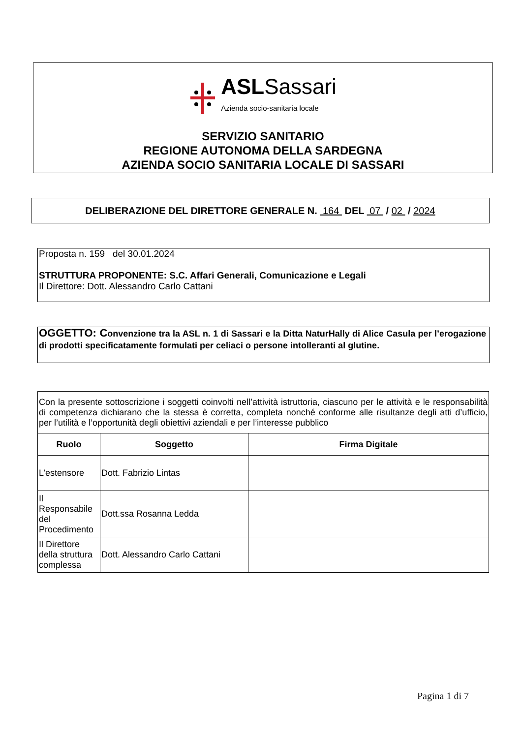ASLSassari
Azienda socio-sanitaria locale
SERVIZIO SANITARIO
REGIONE AUTONOMA DELLA SARDEGNA
AZIENDA SOCIO SANITARIA LOCALE DI SASSARI
DELIBERAZIONE DEL DIRETTORE GENERALE N. 164 DEL 07 / 02 / 2024
Proposta n. 159 del 30.01.2024
STRUTTURA PROPONENTE: S.C. Affari Generali, Comunicazione e Legali
Il Direttore: Dott. Alessandro Carlo Cattani
OGGETTO: Convenzione tra la ASL n. 1 di Sassari e la Ditta NaturHally di Alice Casula per l’erogazione di prodotti specificatamente formulati per celiaci o persone intolleranti al glutine.
| Con la presente sottoscrizione i soggetti coinvolti nell’attività istruttoria, ciascuno per le attività e le responsabilità di competenza dichiarano che la stessa è corretta, completa nonché conforme alle risultanze degli atti d’ufficio, per l’utilità e l’opportunità degli obiettivi aziendali e per l’interesse pubblico | | |
| Ruolo | Soggetto | Firma Digitale |
| L’estensore | Dott. Fabrizio Lintas | |
| Il Responsabile del Procedimento | Dott.ssa Rosanna Ledda | |
| Il Direttore della struttura complessa | Dott. Alessandro Carlo Cattani | |
Pagina 1 di 7